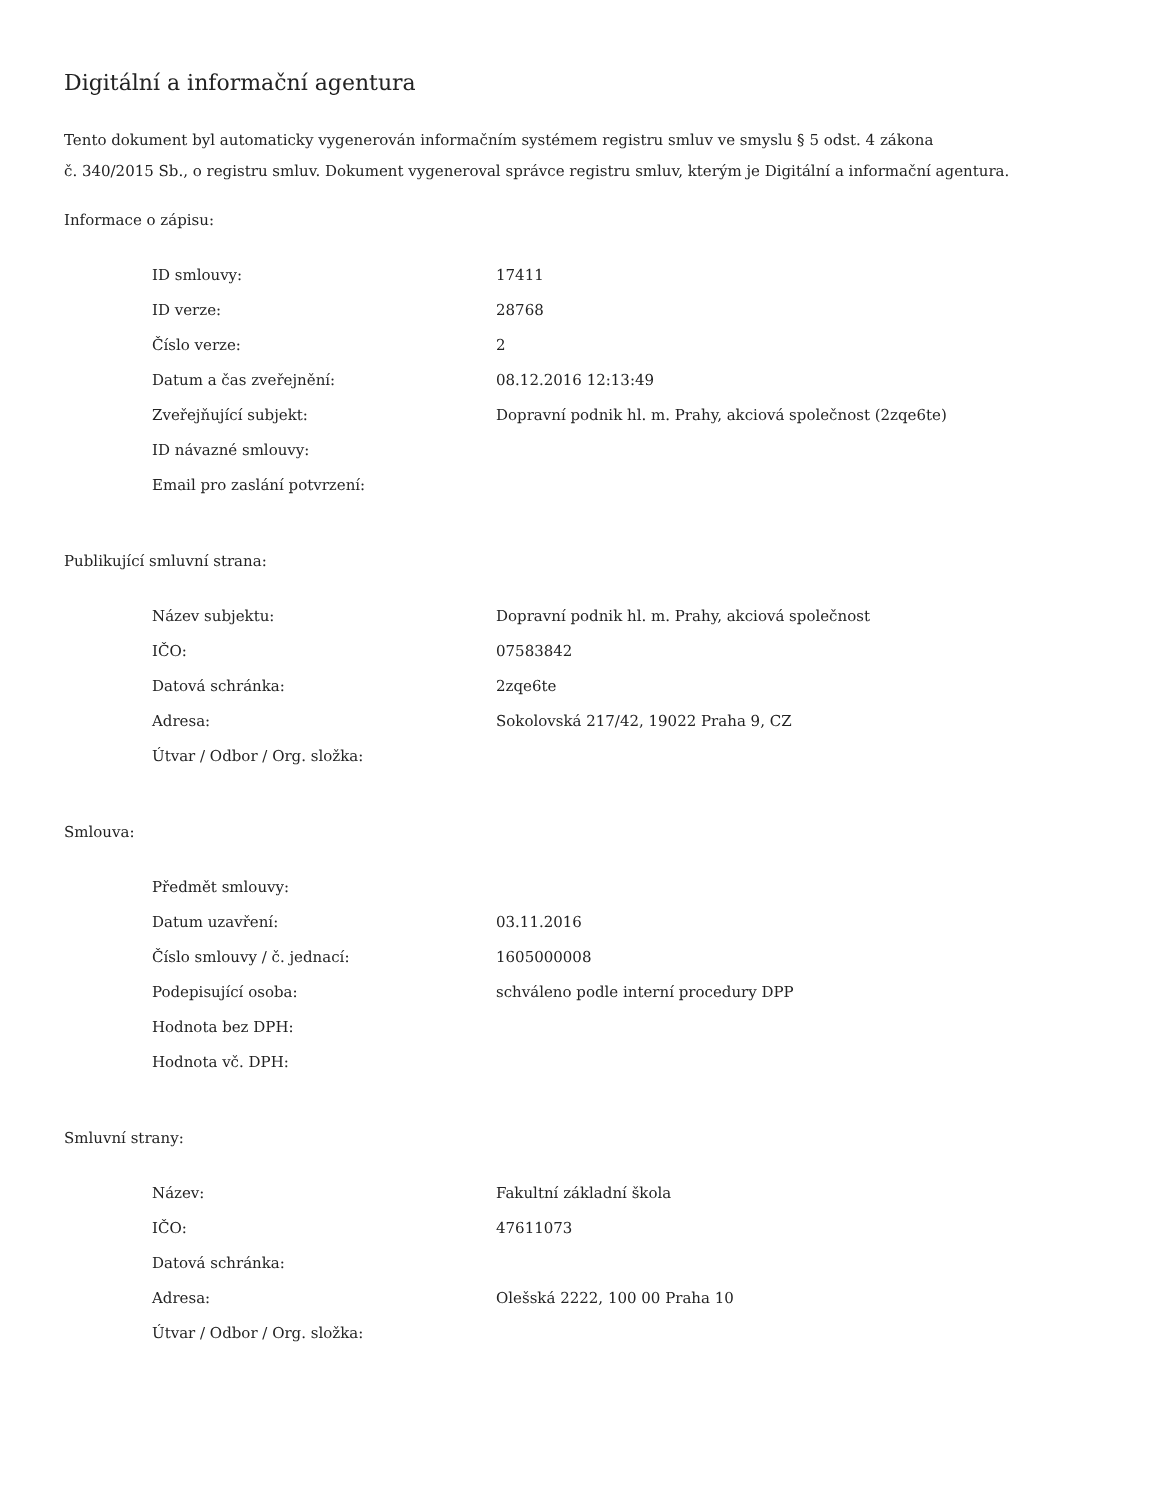Digitální a informační agentura
Tento dokument byl automaticky vygenerován informačním systémem registru smluv ve smyslu § 5 odst. 4 zákona
č. 340/2015 Sb., o registru smluv. Dokument vygeneroval správce registru smluv, kterým je Digitální a informační agentura.
Informace o zápisu:
| ID smlouvy: | 17411 |
| ID verze: | 28768 |
| Číslo verze: | 2 |
| Datum a čas zveřejnění: | 08.12.2016 12:13:49 |
| Zveřejňující subjekt: | Dopravní podnik hl. m. Prahy, akciová společnost (2zqe6te) |
| ID návazné smlouvy: | |
| Email pro zaslání potvrzení: | |
Publikující smluvní strana:
| Název subjektu: | Dopravní podnik hl. m. Prahy, akciová společnost |
| IČO: | 07583842 |
| Datová schránka: | 2zqe6te |
| Adresa: | Sokolovská 217/42, 19022 Praha 9, CZ |
| Útvar / Odbor / Org. složka: | |
Smlouva:
| Předmět smlouvy: | |
| Datum uzavření: | 03.11.2016 |
| Číslo smlouvy / č. jednací: | 1605000008 |
| Podepisující osoba: | schváleno podle interní procedury DPP |
| Hodnota bez DPH: | |
| Hodnota vč. DPH: | |
Smluvní strany:
| Název: | Fakultní základní škola |
| IČO: | 47611073 |
| Datová schránka: | |
| Adresa: | Olešská 2222, 100 00 Praha 10 |
| Útvar / Odbor / Org. složka: | |